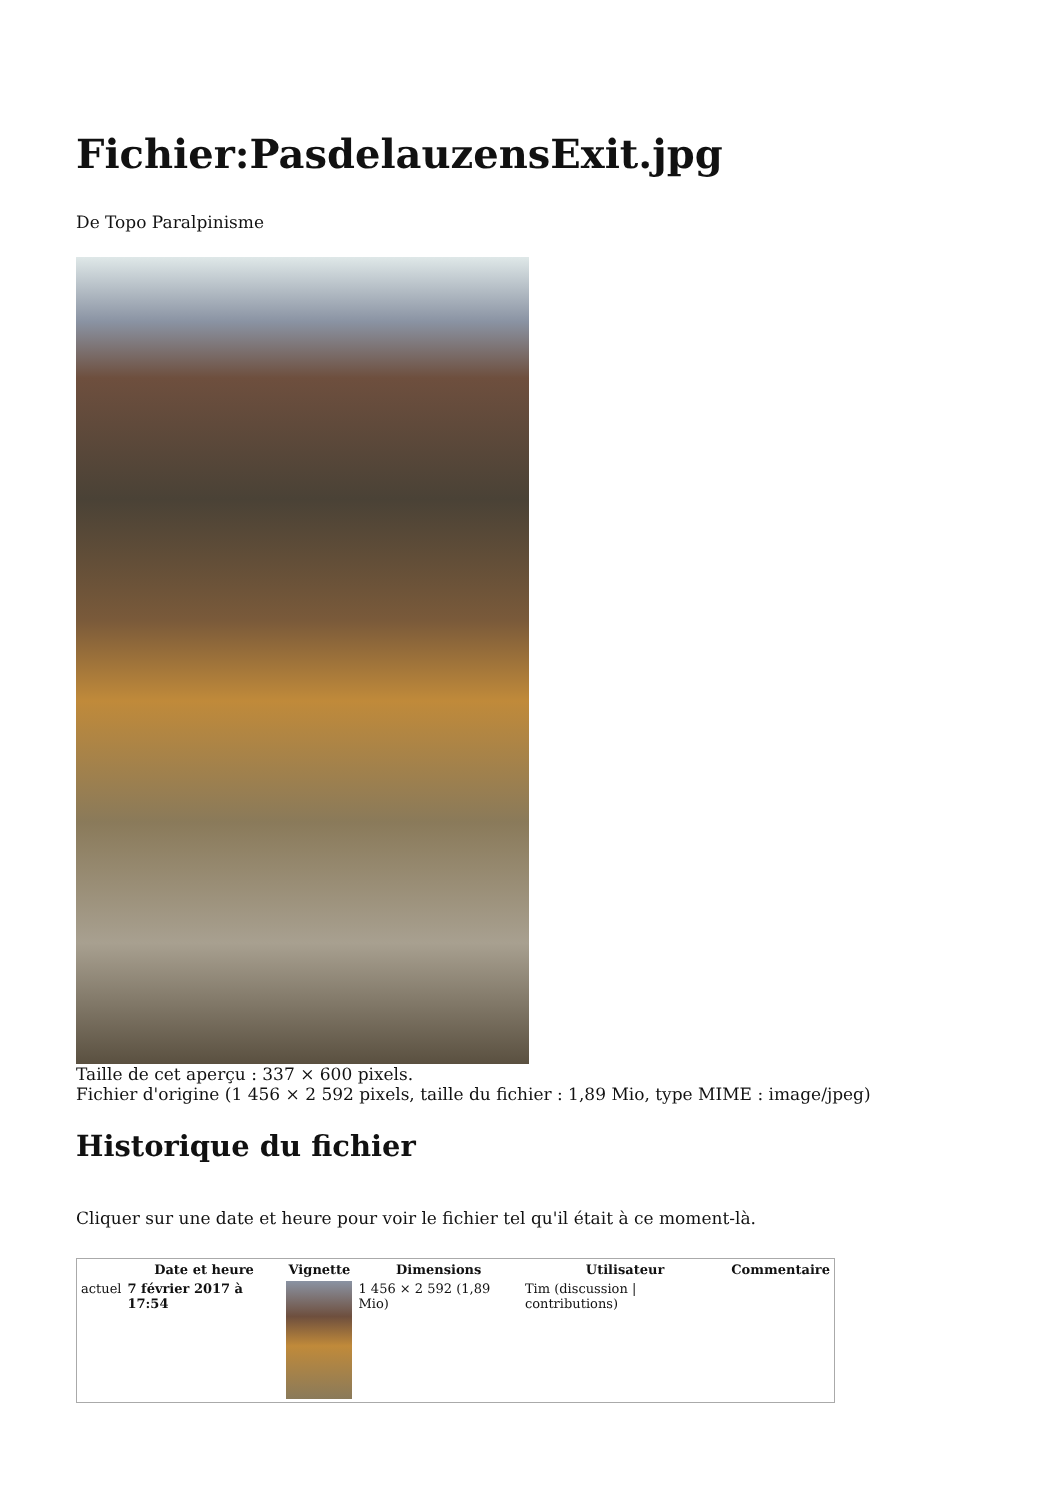Fichier:PasdelauzensExit.jpg
De Topo Paralpinisme
Taille de cet aperçu : 337 × 600 pixels.
Fichier d'origine (1 456 × 2 592 pixels, taille du fichier : 1,89 Mio, type MIME : image/jpeg)
Historique du fichier
Cliquer sur une date et heure pour voir le fichier tel qu'il était à ce moment-là.
| | Date et heure | Vignette | Dimensions | Utilisateur | Commentaire |
| --- | --- | --- | --- | --- | --- |
| actuel | 7 février 2017 à 17:54 | | 1 456 × 2 592 (1,89 Mio) | Tim (discussion / contributions) | |